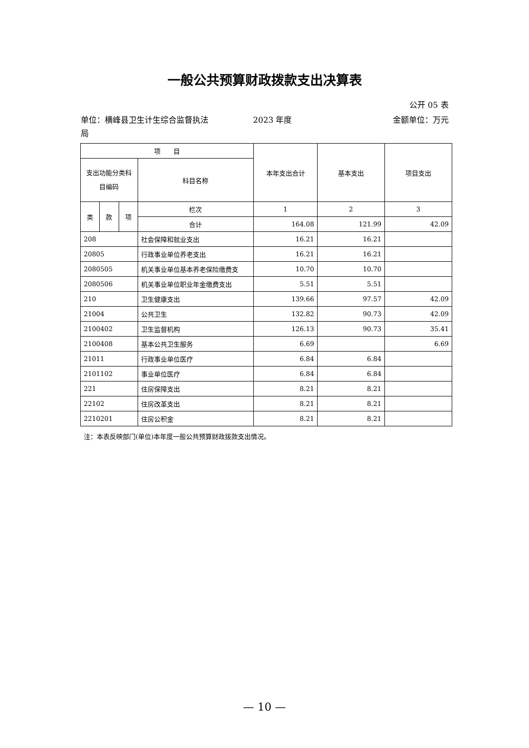一般公共预算财政拨款支出决算表
公开 05 表
单位：横峰县卫生计生综合监督执法局
2023 年度 金额单位：万元
| 项 目 | | | | 本年支出合计 | 基本支出 | 项目支出 |
| --- | --- | --- | --- | --- | --- | --- |
| 支出功能分类科目编码 | | | 科目名称 | | | |
| 类 | 款 | 项 | 栏次 | 1 | 2 | 3 |
| | | | 合计 | 164.08 | 121.99 | 42.09 |
| 208 | | | 社会保障和就业支出 | 16.21 | 16.21 | |
| 20805 | | | 行政事业单位养老支出 | 16.21 | 16.21 | |
| 2080505 | | | 机关事业单位基本养老保险缴费支 | 10.70 | 10.70 | |
| 2080506 | | | 机关事业单位职业年金缴费支出 | 5.51 | 5.51 | |
| 210 | | | 卫生健康支出 | 139.66 | 97.57 | 42.09 |
| 21004 | | | 公共卫生 | 132.82 | 90.73 | 42.09 |
| 2100402 | | | 卫生监督机构 | 126.13 | 90.73 | 35.41 |
| 2100408 | | | 基本公共卫生服务 | 6.69 | | 6.69 |
| 21011 | | | 行政事业单位医疗 | 6.84 | 6.84 | |
| 2101102 | | | 事业单位医疗 | 6.84 | 6.84 | |
| 221 | | | 住房保障支出 | 8.21 | 8.21 | |
| 22102 | | | 住房改革支出 | 8.21 | 8.21 | |
| 2210201 | | | 住房公积金 | 8.21 | 8.21 | |
注：本表反映部门(单位)本年度一般公共预算财政拨款支出情况。
— 10 —